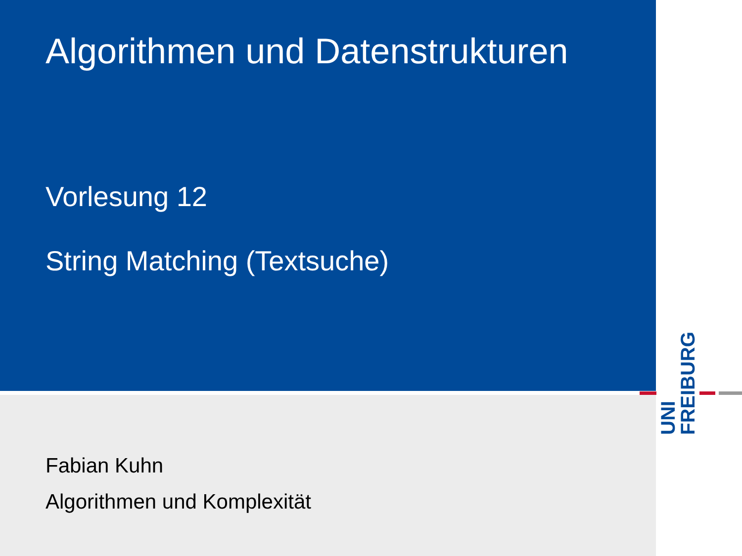Algorithmen und Datenstrukturen
Vorlesung 12
String Matching (Textsuche)
Fabian Kuhn
Algorithmen und Komplexität
UNI
FREIBURG